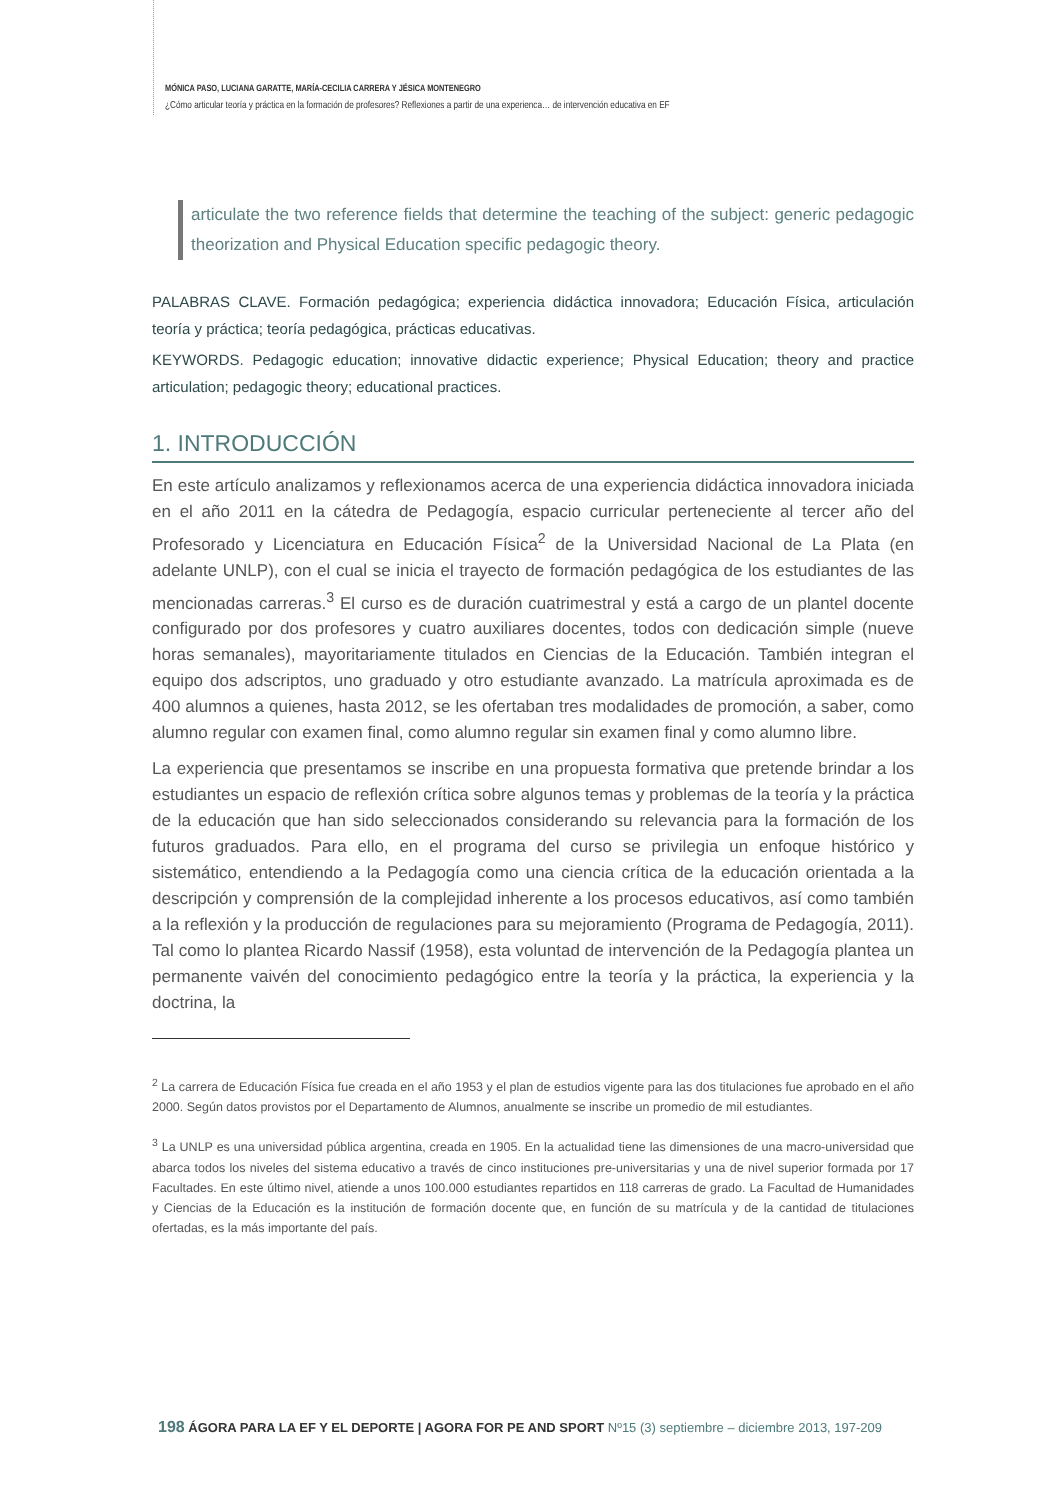MÓNICA PASO, LUCIANA GARATTE, MARÍA-CECILIA CARRERA Y JÉSICA MONTENEGRO
¿Cómo articular teoría y práctica en la formación de profesores? Reflexiones a partir de una experienca… de intervención educativa en EF
articulate the two reference fields that determine the teaching of the subject: generic pedagogic theorization and Physical Education specific pedagogic theory.
PALABRAS CLAVE. Formación pedagógica; experiencia didáctica innovadora; Educación Física, articulación teoría y práctica; teoría pedagógica, prácticas educativas.
KEYWORDS. Pedagogic education; innovative didactic experience; Physical Education; theory and practice articulation; pedagogic theory; educational practices.
1. INTRODUCCIÓN
En este artículo analizamos y reflexionamos acerca de una experiencia didáctica innovadora iniciada en el año 2011 en la cátedra de Pedagogía, espacio curricular perteneciente al tercer año del Profesorado y Licenciatura en Educación Física<sup>2</sup> de la Universidad Nacional de La Plata (en adelante UNLP), con el cual se inicia el trayecto de formación pedagógica de los estudiantes de las mencionadas carreras.<sup>3</sup> El curso es de duración cuatrimestral y está a cargo de un plantel docente configurado por dos profesores y cuatro auxiliares docentes, todos con dedicación simple (nueve horas semanales), mayoritariamente titulados en Ciencias de la Educación. También integran el equipo dos adscriptos, uno graduado y otro estudiante avanzado. La matrícula aproximada es de 400 alumnos a quienes, hasta 2012, se les ofertaban tres modalidades de promoción, a saber, como alumno regular con examen final, como alumno regular sin examen final y como alumno libre.
La experiencia que presentamos se inscribe en una propuesta formativa que pretende brindar a los estudiantes un espacio de reflexión crítica sobre algunos temas y problemas de la teoría y la práctica de la educación que han sido seleccionados considerando su relevancia para la formación de los futuros graduados. Para ello, en el programa del curso se privilegia un enfoque histórico y sistemático, entendiendo a la Pedagogía como una ciencia crítica de la educación orientada a la descripción y comprensión de la complejidad inherente a los procesos educativos, así como también a la reflexión y la producción de regulaciones para su mejoramiento (Programa de Pedagogía, 2011). Tal como lo plantea Ricardo Nassif (1958), esta voluntad de intervención de la Pedagogía plantea un permanente vaivén del conocimiento pedagógico entre la teoría y la práctica, la experiencia y la doctrina, la
<sup>2</sup> La carrera de Educación Física fue creada en el año 1953 y el plan de estudios vigente para las dos titulaciones fue aprobado en el año 2000. Según datos provistos por el Departamento de Alumnos, anualmente se inscribe un promedio de mil estudiantes.
<sup>3</sup> La UNLP es una universidad pública argentina, creada en 1905. En la actualidad tiene las dimensiones de una macro-universidad que abarca todos los niveles del sistema educativo a través de cinco instituciones pre-universitarias y una de nivel superior formada por 17 Facultades. En este último nivel, atiende a unos 100.000 estudiantes repartidos en 118 carreras de grado. La Facultad de Humanidades y Ciencias de la Educación es la institución de formación docente que, en función de su matrícula y de la cantidad de titulaciones ofertadas, es la más importante del país.
198 ÁGORA PARA LA EF Y EL DEPORTE | AGORA FOR PE AND SPORT Nº15 (3) septiembre – diciembre 2013, 197-209